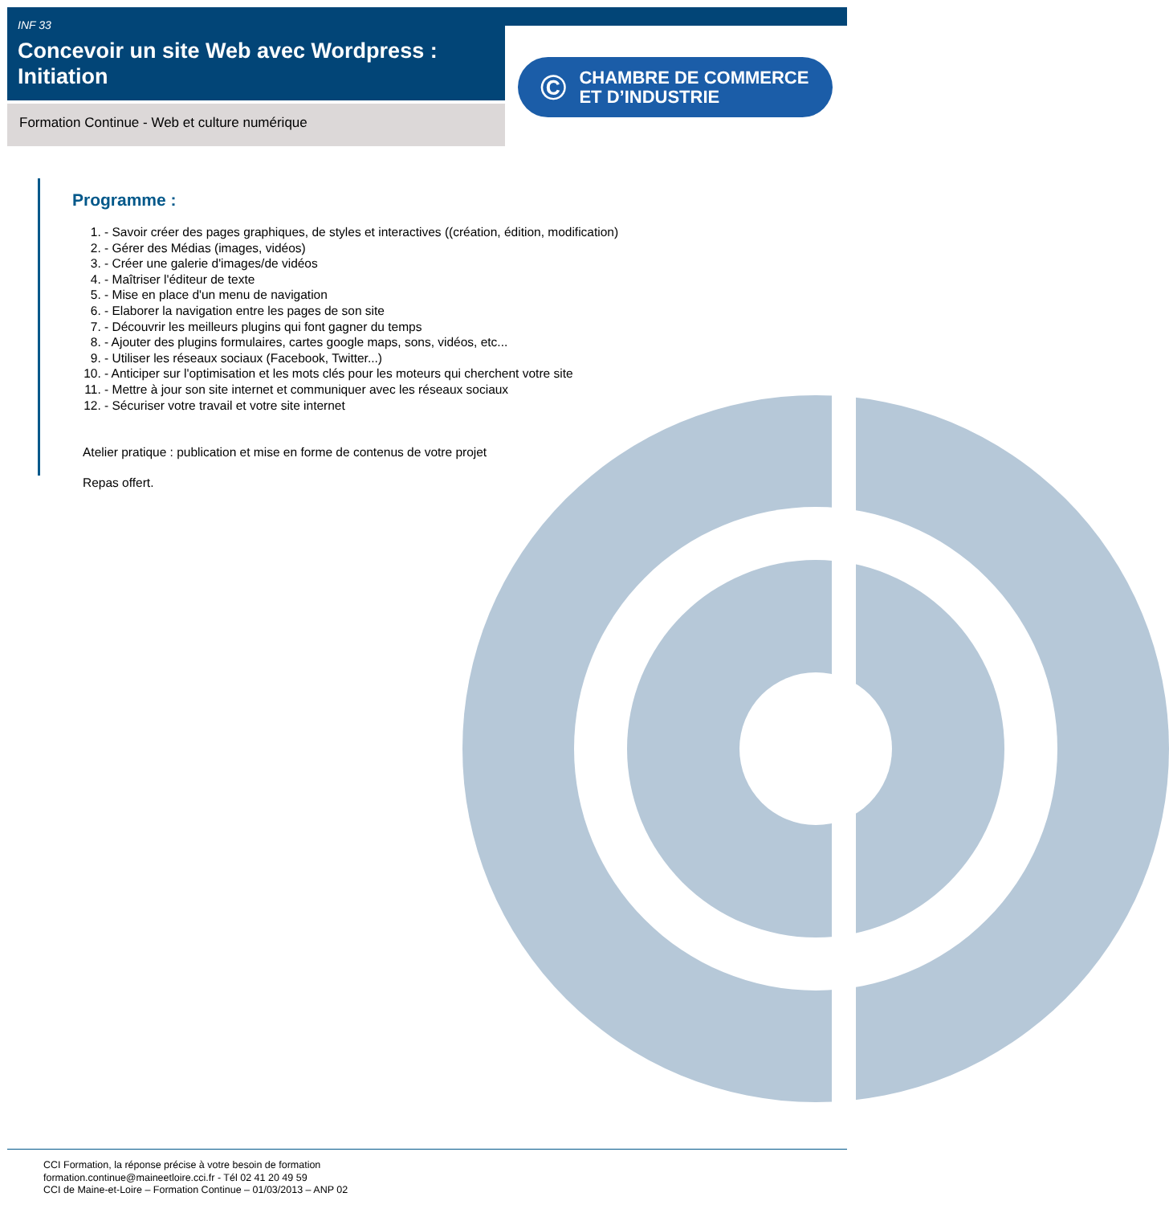INF 33
Concevoir un site Web avec Wordpress : Initiation
Formation Continue - Web et culture numérique
© CHAMBRE DE COMMERCE
ET D’INDUSTRIE
Programme :
1. - Savoir créer des pages graphiques, de styles et interactives ((création, édition, modification)
2. - Gérer des Médias (images, vidéos)
3. - Créer une galerie d'images/de vidéos
4. - Maîtriser l'éditeur de texte
5. - Mise en place d'un menu de navigation
6. - Elaborer la navigation entre les pages de son site
7. - Découvrir les meilleurs plugins qui font gagner du temps
8. - Ajouter des plugins formulaires, cartes google maps, sons, vidéos, etc...
9. - Utiliser les réseaux sociaux (Facebook, Twitter...)
10. - Anticiper sur l'optimisation et les mots clés pour les moteurs qui cherchent votre site
11. - Mettre à jour son site internet et communiquer avec les réseaux sociaux
12. - Sécuriser votre travail et votre site internet
Atelier pratique : publication et mise en forme de contenus de votre projet
Repas offert.
CCI Formation, la réponse précise à votre besoin de formation
formation.continue@maineetloire.cci.fr - Tél 02 41 20 49 59
CCI de Maine-et-Loire – Formation Continue – 01/03/2013 – ANP 02